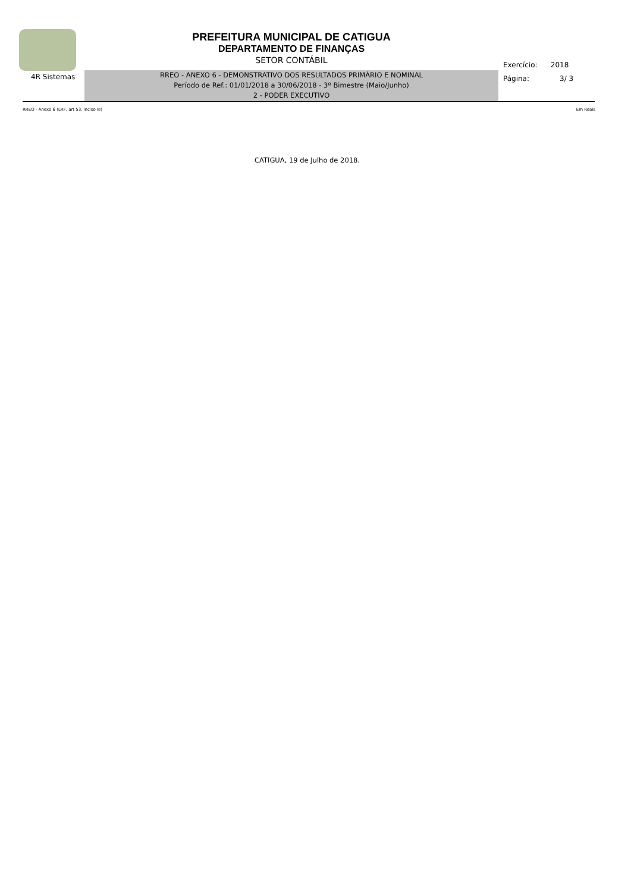4R Sistemas
PREFEITURA MUNICIPAL DE CATIGUA
DEPARTAMENTO DE FINANÇAS
SETOR CONTÁBIL
RREO - ANEXO 6 - DEMONSTRATIVO DOS RESULTADOS PRIMÁRIO E NOMINAL
Período de Ref.: 01/01/2018 a 30/06/2018 - 3º Bimestre (Maio/Junho)
2 - PODER EXECUTIVO
Exercício: 2018
Página: 3/ 3
RREO - Anexo 6 (LRF, art 53, inciso III) Em Reais
CATIGUA, 19 de Julho de 2018.